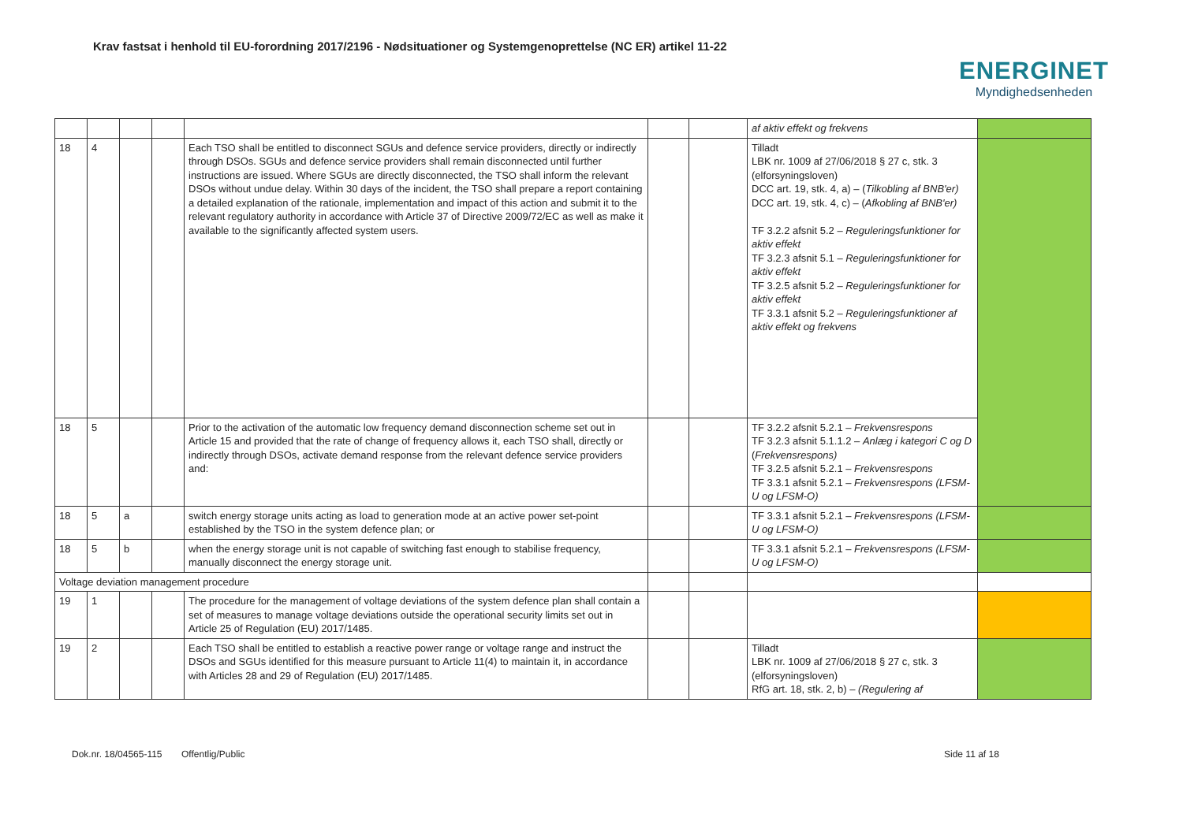Krav fastsat i henhold til EU-forordning 2017/2196 - Nødsituationer og Systemgenoprettelse (NC ER) artikel 11-22
ENERGINET
Myndighedsenheden
| | | | | | | | af aktiv effekt og frekvens | |
| 18 | 4 | | | Each TSO shall be entitled to disconnect SGUs and defence service providers, directly or indirectly through DSOs. SGUs and defence service providers shall remain disconnected until further instructions are issued. Where SGUs are directly disconnected, the TSO shall inform the relevant DSOs without undue delay. Within 30 days of the incident, the TSO shall prepare a report containing a detailed explanation of the rationale, implementation and impact of this action and submit it to the relevant regulatory authority in accordance with Article 37 of Directive 2009/72/EC as well as make it available to the significantly affected system users. | | | Tilladt LBK nr. 1009 af 27/06/2018 § 27 c, stk. 3 (elforsyningsloven) DCC art. 19, stk. 4, a) – ( Tilkobling af BNB'er) DCC art. 19, stk. 4, c) – ( Afkobling af BNB'er) TF 3.2.2 afsnit 5.2 – Reguleringsfunktioner for aktiv effekt TF 3.2.3 afsnit 5.1 – Reguleringsfunktioner for aktiv effekt TF 3.2.5 afsnit 5.2 – Reguleringsfunktioner for aktiv effekt TF 3.3.1 afsnit 5.2 – Reguleringsfunktioner af aktiv effekt og frekvens | |
| 18 | 5 | | | Prior to the activation of the automatic low frequency demand disconnection scheme set out in Article 15 and provided that the rate of change of frequency allows it, each TSO shall, directly or indirectly through DSOs, activate demand response from the relevant defence service providers and: | | | TF 3.2.2 afsnit 5.2.1 – Frekvensrespons TF 3.2.3 afsnit 5.1.1.2 – Anlæg i kategori C og D ( Frekvensrespons) TF 3.2.5 afsnit 5.2.1 – Frekvensrespons TF 3.3.1 afsnit 5.2.1 – Frekvensrespons (LFSM-U og LFSM-O) | |
| 18 | 5 | a | | switch energy storage units acting as load to generation mode at an active power set-point established by the TSO in the system defence plan; or | | | TF 3.3.1 afsnit 5.2.1 – Frekvensrespons (LFSM-U og LFSM-O) | |
| 18 | 5 | b | | when the energy storage unit is not capable of switching fast enough to stabilise frequency, manually disconnect the energy storage unit. | | | TF 3.3.1 afsnit 5.2.1 – Frekvensrespons (LFSM-U og LFSM-O) | |
| Voltage deviation management procedure | | | | | | | | |
| 19 | 1 | | | The procedure for the management of voltage deviations of the system defence plan shall contain a set of measures to manage voltage deviations outside the operational security limits set out in Article 25 of Regulation (EU) 2017/1485. | | | | |
| 19 | 2 | | | Each TSO shall be entitled to establish a reactive power range or voltage range and instruct the DSOs and SGUs identified for this measure pursuant to Article 11(4) to maintain it, in accordance with Articles 28 and 29 of Regulation (EU) 2017/1485. | | | Tilladt LBK nr. 1009 af 27/06/2018 § 27 c, stk. 3 (elforsyningsloven) RfG art. 18, stk. 2, b) – (Regulering af | |
Dok.nr. 18/04565-115 Offentlig/Public Side 11 af 18